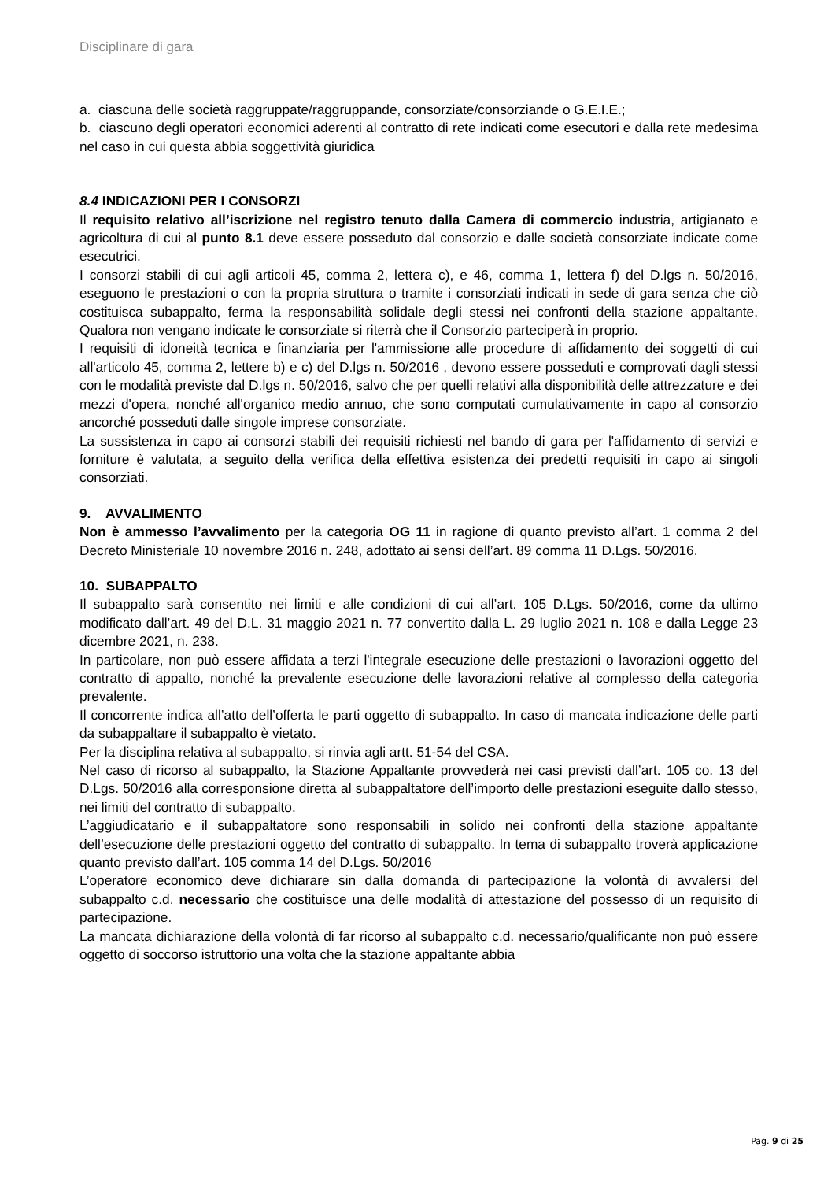Disciplinare di gara
a. ciascuna delle società raggruppate/raggruppande, consorziate/consorziande o G.E.I.E.;
b. ciascuno degli operatori economici aderenti al contratto di rete indicati come esecutori e dalla rete medesima nel caso in cui questa abbia soggettività giuridica
8.4 INDICAZIONI PER I CONSORZI
Il requisito relativo all’iscrizione nel registro tenuto dalla Camera di commercio industria, artigianato e agricoltura di cui al punto 8.1 deve essere posseduto dal consorzio e dalle società consorziate indicate come esecutrici.
I consorzi stabili di cui agli articoli 45, comma 2, lettera c), e 46, comma 1, lettera f) del D.lgs n. 50/2016, eseguono le prestazioni o con la propria struttura o tramite i consorziati indicati in sede di gara senza che ciò costituisca subappalto, ferma la responsabilità solidale degli stessi nei confronti della stazione appaltante. Qualora non vengano indicate le consorziate si riterrà che il Consorzio parteciperà in proprio.
I requisiti di idoneità tecnica e finanziaria per l'ammissione alle procedure di affidamento dei soggetti di cui all'articolo 45, comma 2, lettere b) e c) del D.lgs n. 50/2016 , devono essere posseduti e comprovati dagli stessi con le modalità previste dal D.lgs n. 50/2016, salvo che per quelli relativi alla disponibilità delle attrezzature e dei mezzi d'opera, nonché all'organico medio annuo, che sono computati cumulativamente in capo al consorzio ancorché posseduti dalle singole imprese consorziate.
La sussistenza in capo ai consorzi stabili dei requisiti richiesti nel bando di gara per l'affidamento di servizi e forniture è valutata, a seguito della verifica della effettiva esistenza dei predetti requisiti in capo ai singoli consorziati.
9. AVVALIMENTO
Non è ammesso l’avvalimento per la categoria OG 11 in ragione di quanto previsto all’art. 1 comma 2 del Decreto Ministeriale 10 novembre 2016 n. 248, adottato ai sensi dell’art. 89 comma 11 D.Lgs. 50/2016.
10. SUBAPPALTO
Il subappalto sarà consentito nei limiti e alle condizioni di cui all’art. 105 D.Lgs. 50/2016, come da ultimo modificato dall’art. 49 del D.L. 31 maggio 2021 n. 77 convertito dalla L. 29 luglio 2021 n. 108 e dalla Legge 23 dicembre 2021, n. 238.
In particolare, non può essere affidata a terzi l'integrale esecuzione delle prestazioni o lavorazioni oggetto del contratto di appalto, nonché la prevalente esecuzione delle lavorazioni relative al complesso della categoria prevalente.
Il concorrente indica all’atto dell’offerta le parti oggetto di subappalto. In caso di mancata indicazione delle parti da subappaltare il subappalto è vietato.
Per la disciplina relativa al subappalto, si rinvia agli artt. 51-54 del CSA.
Nel caso di ricorso al subappalto, la Stazione Appaltante provvederà nei casi previsti dall’art. 105 co. 13 del D.Lgs. 50/2016 alla corresponsione diretta al subappaltatore dell’importo delle prestazioni eseguite dallo stesso, nei limiti del contratto di subappalto.
L’aggiudicatario e il subappaltatore sono responsabili in solido nei confronti della stazione appaltante dell’esecuzione delle prestazioni oggetto del contratto di subappalto. In tema di subappalto troverà applicazione quanto previsto dall’art. 105 comma 14 del D.Lgs. 50/2016
L’operatore economico deve dichiarare sin dalla domanda di partecipazione la volontà di avvalersi del subappalto c.d. necessario che costituisce una delle modalità di attestazione del possesso di un requisito di partecipazione.
La mancata dichiarazione della volontà di far ricorso al subappalto c.d. necessario/qualificante non può essere oggetto di soccorso istruttorio una volta che la stazione appaltante abbia
Pag. 9 di 25